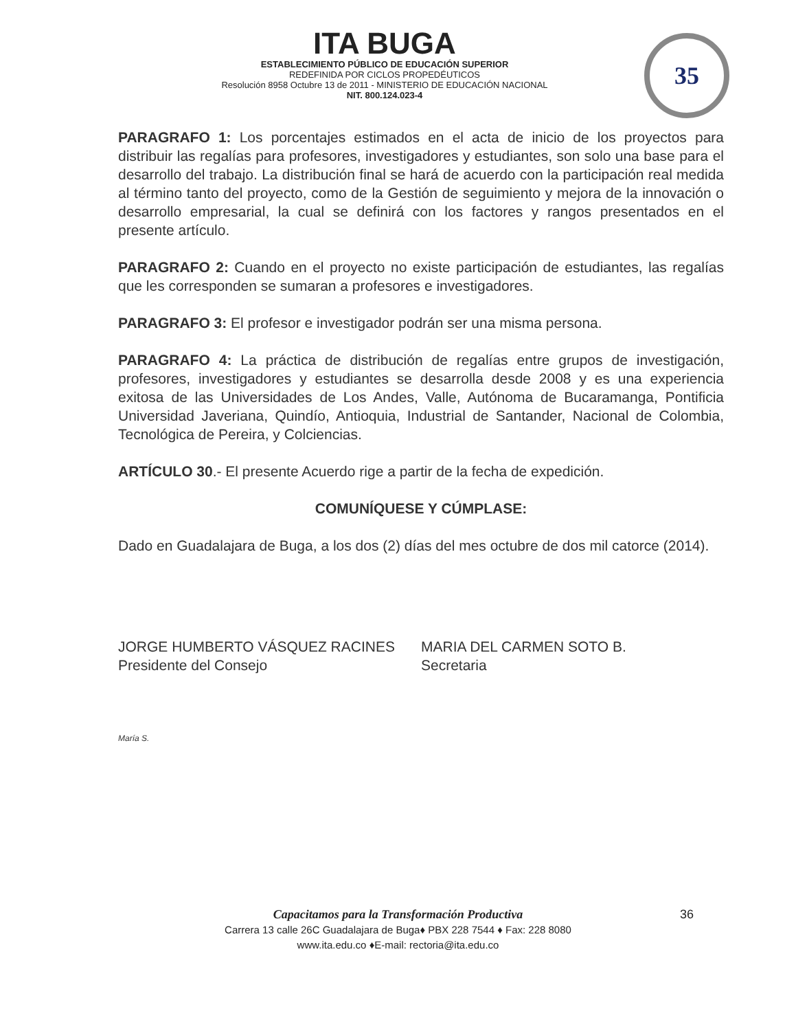ITA BUGA
ESTABLECIMIENTO PÚBLICO DE EDUCACIÓN SUPERIOR
REDEFINIDA POR CICLOS PROPEDÉUTICOS
Resolución 8958 Octubre 13 de 2011 - MINISTERIO DE EDUCACIÓN NACIONAL
NIT. 800.124.023-4
35
PARAGRAFO 1: Los porcentajes estimados en el acta de inicio de los proyectos para distribuir las regalías para profesores, investigadores y estudiantes, son solo una base para el desarrollo del trabajo. La distribución final se hará de acuerdo con la participación real medida al término tanto del proyecto, como de la Gestión de seguimiento y mejora de la innovación o desarrollo empresarial, la cual se definirá con los factores y rangos presentados en el presente artículo.
PARAGRAFO 2: Cuando en el proyecto no existe participación de estudiantes, las regalías que les corresponden se sumaran a profesores e investigadores.
PARAGRAFO 3: El profesor e investigador podrán ser una misma persona.
PARAGRAFO 4: La práctica de distribución de regalías entre grupos de investigación, profesores, investigadores y estudiantes se desarrolla desde 2008 y es una experiencia exitosa de las Universidades de Los Andes, Valle, Autónoma de Bucaramanga, Pontificia Universidad Javeriana, Quindío, Antioquia, Industrial de Santander, Nacional de Colombia, Tecnológica de Pereira, y Colciencias.
ARTÍCULO 30.- El presente Acuerdo rige a partir de la fecha de expedición.
COMUNÍQUESE Y CÚMPLASE:
Dado en Guadalajara de Buga, a los dos (2) días del mes octubre de dos mil catorce (2014).
JORGE HUMBERTO VÁSQUEZ RACINES
Presidente del Consejo
MARIA DEL CARMEN SOTO B.
Secretaria
María S.
Capacitamos para la Transformación Productiva
Carrera 13 calle 26C Guadalajara de Buga♦ PBX 228 7544 ♦ Fax: 228 8080
www.ita.edu.co ♦E-mail: rectoria@ita.edu.co
36